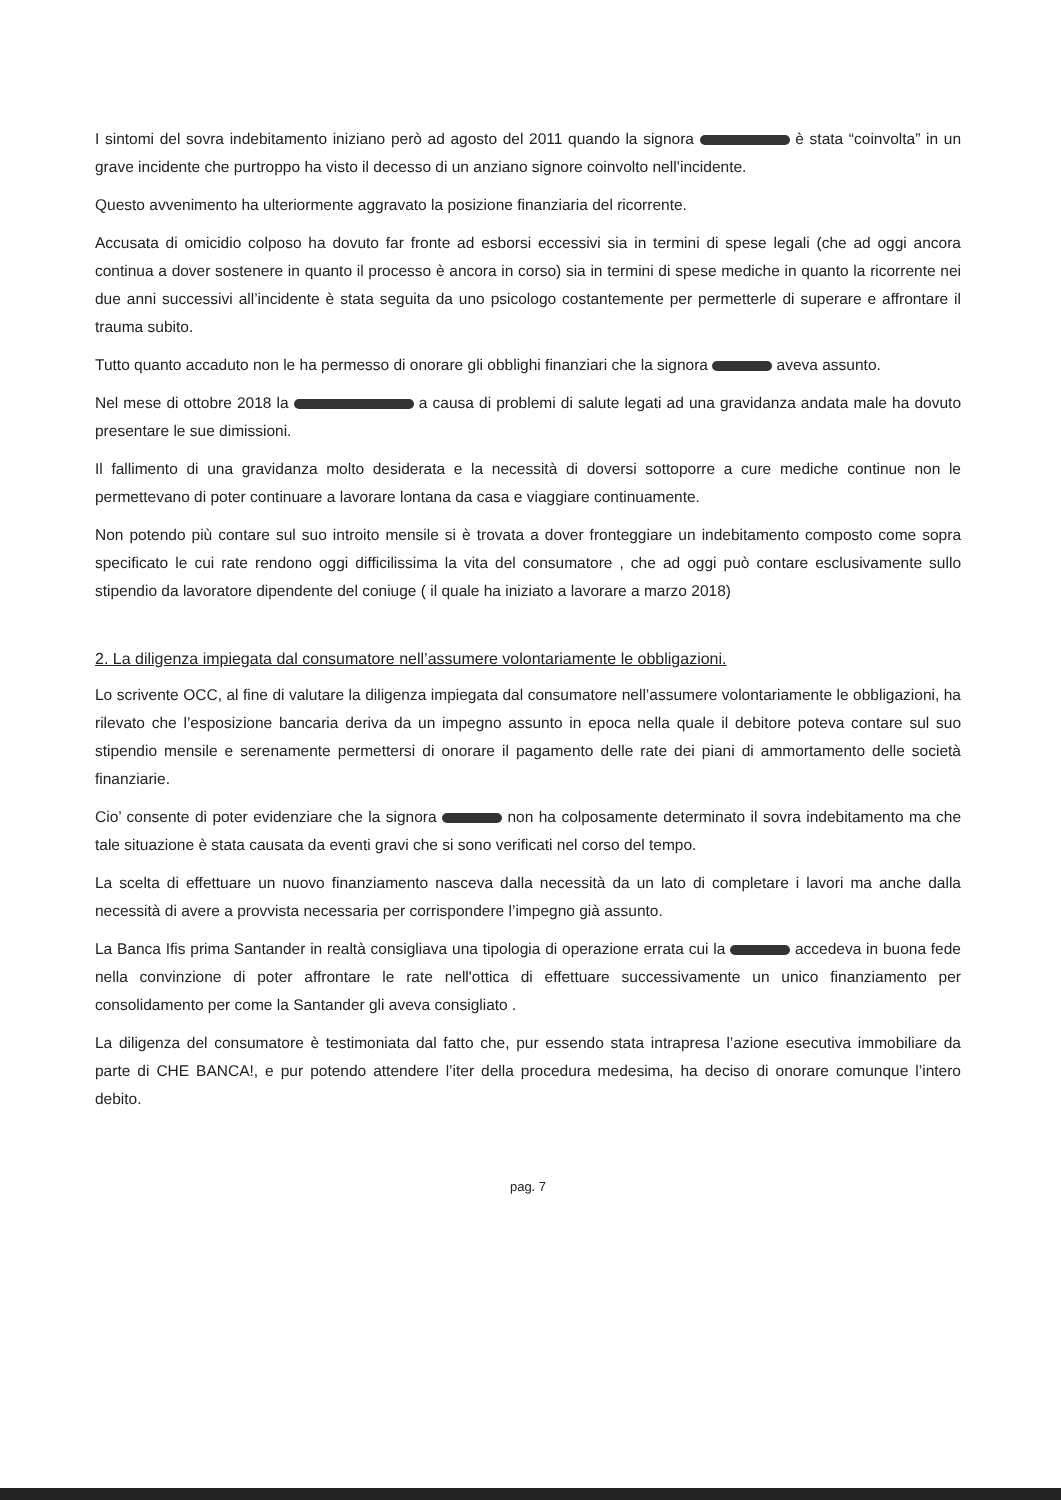I sintomi del sovra indebitamento iniziano però ad agosto del 2011 quando la signora è stata “coinvolta” in un grave incidente che purtroppo ha visto il decesso di un anziano signore coinvolto nell’incidente.
Questo avvenimento ha ulteriormente aggravato la posizione finanziaria del ricorrente.
Accusata di omicidio colposo ha dovuto far fronte ad esborsi eccessivi sia in termini di spese legali (che ad oggi ancora continua a dover sostenere in quanto il processo è ancora in corso) sia in termini di spese mediche in quanto la ricorrente nei due anni successivi all’incidente è stata seguita da uno psicologo costantemente per permetterle di superare e affrontare il trauma subito.
Tutto quanto accaduto non le ha permesso di onorare gli obblighi finanziari che la signora aveva assunto.
Nel mese di ottobre 2018 la a causa di problemi di salute legati ad una gravidanza andata male ha dovuto presentare le sue dimissioni.
Il fallimento di una gravidanza molto desiderata e la necessità di doversi sottoporre a cure mediche continue non le permettevano di poter continuare a lavorare lontana da casa e viaggiare continuamente.
Non potendo più contare sul suo introito mensile si è trovata a dover fronteggiare un indebitamento composto come sopra specificato le cui rate rendono oggi difficilissima la vita del consumatore , che ad oggi può contare esclusivamente sullo stipendio da lavoratore dipendente del coniuge ( il quale ha iniziato a lavorare a marzo 2018)
2. La diligenza impiegata dal consumatore nell’assumere volontariamente le obbligazioni.
Lo scrivente OCC, al fine di valutare la diligenza impiegata dal consumatore nell’assumere volontariamente le obbligazioni, ha rilevato che l’esposizione bancaria deriva da un impegno assunto in epoca nella quale il debitore poteva contare sul suo stipendio mensile e serenamente permettersi di onorare il pagamento delle rate dei piani di ammortamento delle società finanziarie.
Cio’ consente di poter evidenziare che la signora non ha colposamente determinato il sovra indebitamento ma che tale situazione è stata causata da eventi gravi che si sono verificati nel corso del tempo.
La scelta di effettuare un nuovo finanziamento nasceva dalla necessità da un lato di completare i lavori ma anche dalla necessità di avere a provvista necessaria per corrispondere l’impegno già assunto.
La Banca Ifis prima Santander in realtà consigliava una tipologia di operazione errata cui la accedeva in buona fede nella convinzione di poter affrontare le rate nell'ottica di effettuare successivamente un unico finanziamento per consolidamento per come la Santander gli aveva consigliato .
La diligenza del consumatore è testimoniata dal fatto che, pur essendo stata intrapresa l’azione esecutiva immobiliare da parte di CHE BANCA!, e pur potendo attendere l’iter della procedura medesima, ha deciso di onorare comunque l’intero debito.
pag. 7